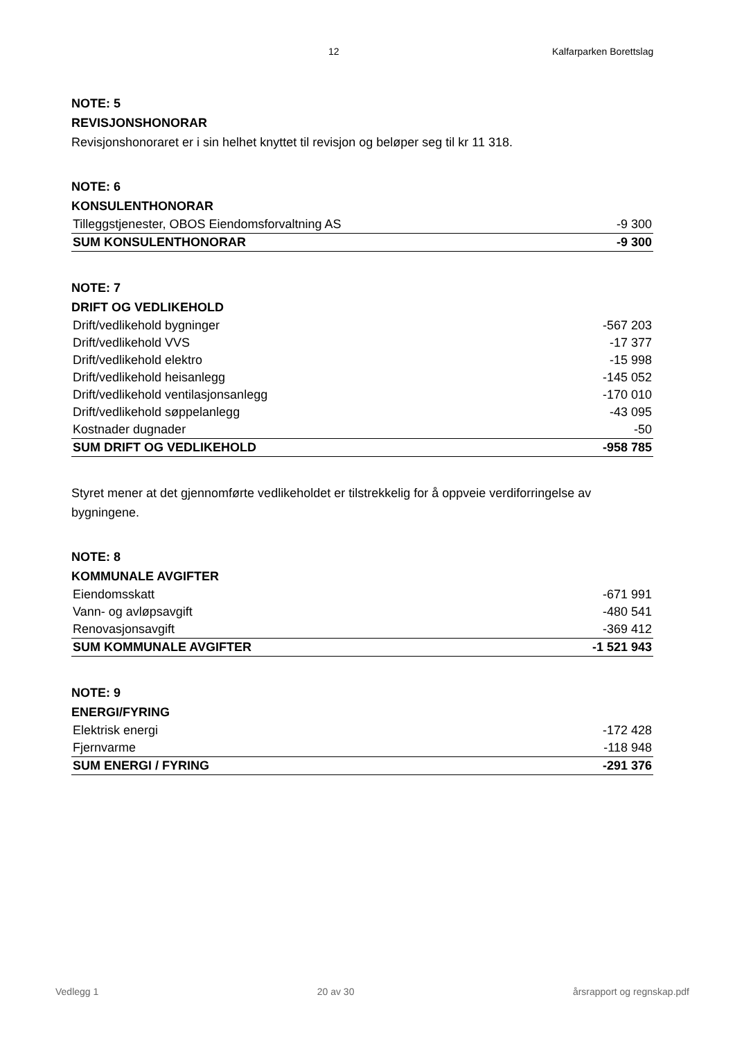12 Kalfarparken Borettslag
NOTE: 5
REVISJONSHONORAR
Revisjonshonoraret er i sin helhet knyttet til revisjon og beløper seg til kr 11 318.
NOTE: 6
KONSULENTHONORAR
| Tilleggstjenester, OBOS Eiendomsforvaltning AS | -9 300 |
| SUM KONSULENTHONORAR | -9 300 |
NOTE: 7
DRIFT OG VEDLIKEHOLD
| Drift/vedlikehold bygninger | -567 203 |
| Drift/vedlikehold VVS | -17 377 |
| Drift/vedlikehold elektro | -15 998 |
| Drift/vedlikehold heisanlegg | -145 052 |
| Drift/vedlikehold ventilasjonsanlegg | -170 010 |
| Drift/vedlikehold søppelanlegg | -43 095 |
| Kostnader dugnader | -50 |
| SUM DRIFT OG VEDLIKEHOLD | -958 785 |
Styret mener at det gjennomførte vedlikeholdet er tilstrekkelig for å oppveie verdiforringelse av bygningene.
NOTE: 8
KOMMUNALE AVGIFTER
| Eiendomsskatt | -671 991 |
| Vann- og avløpsavgift | -480 541 |
| Renovasjonsavgift | -369 412 |
| SUM KOMMUNALE AVGIFTER | -1 521 943 |
NOTE: 9
ENERGI/FYRING
| Elektrisk energi | -172 428 |
| Fjernvarme | -118 948 |
| SUM ENERGI / FYRING | -291 376 |
Vedlegg 1 20 av 30 årsrapport og regnskap.pdf